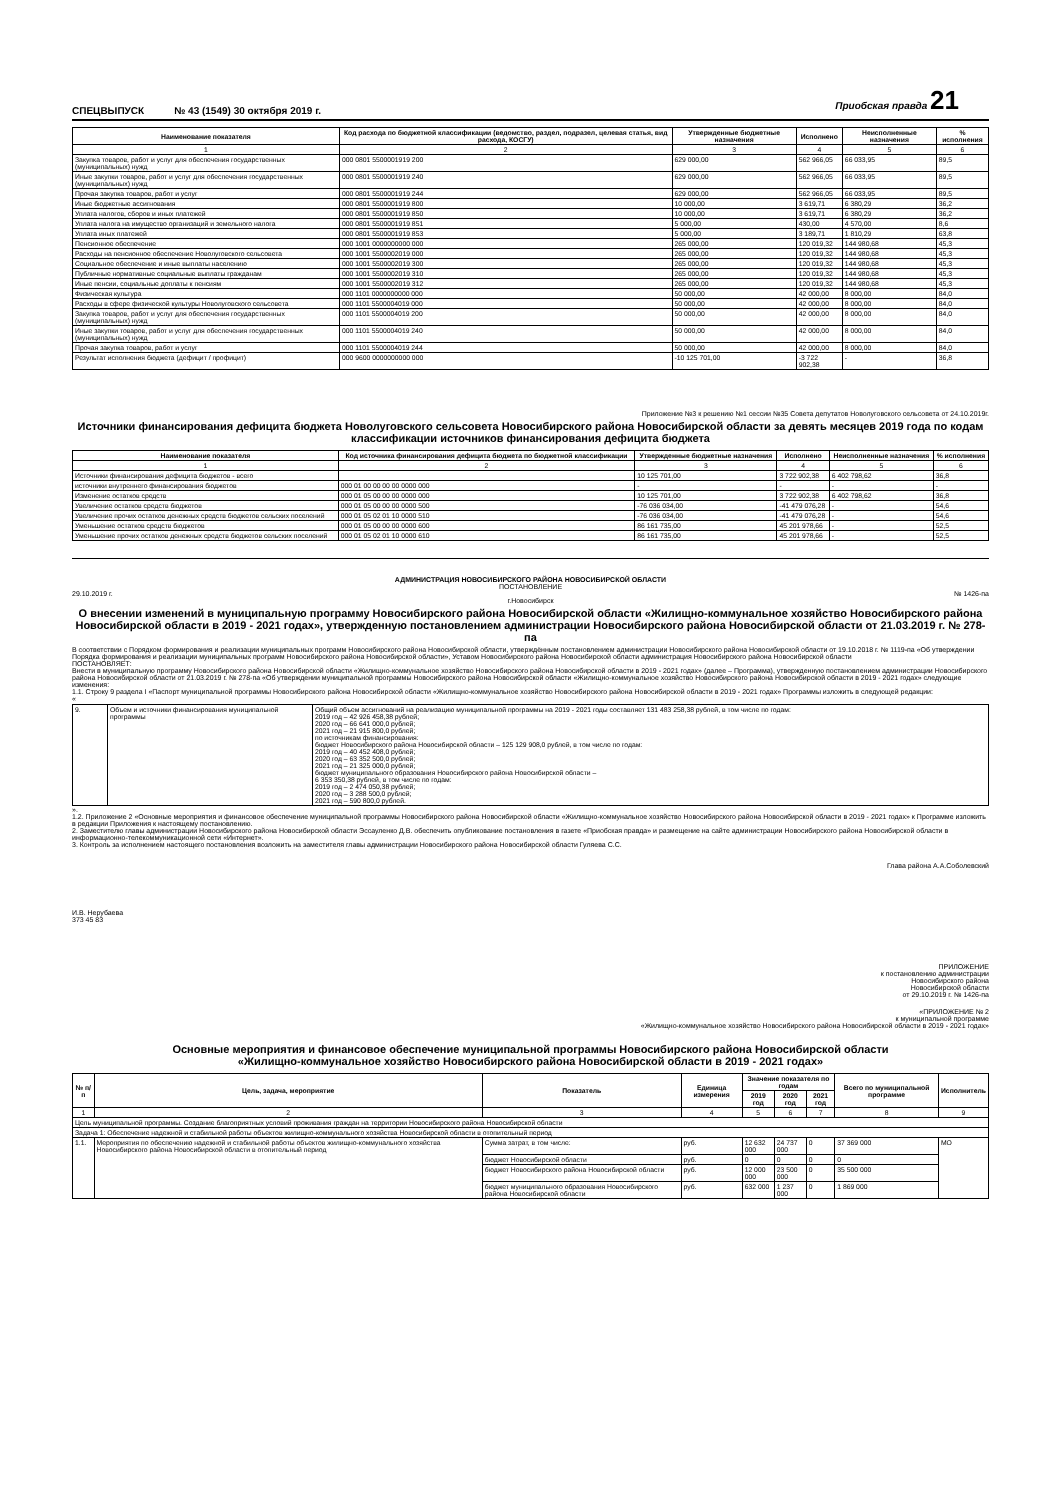СПЕЦВЫПУСК № 43 (1549) 30 октября 2019 г.
Приобская правда 21
| Наименование показателя | Код расхода по бюджетной классификации (ведомство, раздел, подразел, целевая статья, вид расхода, КОСГУ) | Утвержденные бюджетные назначения | Исполнено | Неисполненные назначения | % исполнения |
| --- | --- | --- | --- | --- | --- |
| 1 | 2 | 3 | 4 | 5 | 6 |
| Закупка товаров, работ и услуг для обеспечения государственных (муниципальных) нужд | 000 0801 5500001919 200 | 629 000,00 | 562 966,05 | 66 033,95 | 89,5 |
| Иные закупки товаров, работ и услуг для обеспечения государственных (муниципальных) нужд | 000 0801 5500001919 240 | 629 000,00 | 562 966,05 | 66 033,95 | 89,5 |
| Прочая закупка товаров, работ и услуг | 000 0801 5500001919 244 | 629 000,00 | 562 966,05 | 66 033,95 | 89,5 |
| Иные бюджетные ассигнования | 000 0801 5500001919 800 | 10 000,00 | 3 619,71 | 6 380,29 | 36,2 |
| Уплата налогов, сборов и иных платежей | 000 0801 5500001919 850 | 10 000,00 | 3 619,71 | 6 380,29 | 36,2 |
| Уплата налога на имущество организаций и земельного налога | 000 0801 5500001919 851 | 5 000,00 | 430,00 | 4 570,00 | 8,6 |
| Уплата иных платежей | 000 0801 5500001919 853 | 5 000,00 | 3 189,71 | 1 810,29 | 63,8 |
| Пенсионное обеспечение | 000 1001 0000000000 000 | 265 000,00 | 120 019,32 | 144 980,68 | 45,3 |
| Расходы на пенсионное обеспечение Новолуговского сельсовета | 000 1001 5500002019 000 | 265 000,00 | 120 019,32 | 144 980,68 | 45,3 |
| Социальное обеспечение и иные выплаты населению | 000 1001 5500002019 300 | 265 000,00 | 120 019,32 | 144 980,68 | 45,3 |
| Публичные нормативные социальные выплаты гражданам | 000 1001 5500002019 310 | 265 000,00 | 120 019,32 | 144 980,68 | 45,3 |
| Иные пенсии, социальные доплаты к пенсиям | 000 1001 5500002019 312 | 265 000,00 | 120 019,32 | 144 980,68 | 45,3 |
| Физическая культура | 000 1101 0000000000 000 | 50 000,00 | 42 000,00 | 8 000,00 | 84,0 |
| Расходы в сфере физической культуры Новолуговского сельсовета | 000 1101 5500004019 000 | 50 000,00 | 42 000,00 | 8 000,00 | 84,0 |
| Закупка товаров, работ и услуг для обеспечения государственных (муниципальных) нужд | 000 1101 5500004019 200 | 50 000,00 | 42 000,00 | 8 000,00 | 84,0 |
| Иные закупки товаров, работ и услуг для обеспечения государственных (муниципальных) нужд | 000 1101 5500004019 240 | 50 000,00 | 42 000,00 | 8 000,00 | 84,0 |
| Прочая закупка товаров, работ и услуг | 000 1101 5500004019 244 | 50 000,00 | 42 000,00 | 8 000,00 | 84,0 |
| Результат исполнения бюджета (дефицит / профицит) | 000 9600 0000000000 000 | -10 125 701,00 | -3 722 902,38 | - | 36,8 |
Приложение №3 к решению №1 сессии №35 Совета депутатов Новолуговского сельсовета от 24.10.2019г.
Источники финансирования дефицита бюджета Новолуговского сельсовета Новосибирского района Новосибирской области за девять месяцев 2019 года по кодам классификации источников финансирования дефицита бюджета
| Наименование показателя | Код источника финансирования дефицита бюджета по бюджетной классификации | Утвержденные бюджетные назначения | Исполнено | Неисполненные назначения | % исполнения |
| --- | --- | --- | --- | --- | --- |
| 1 | 2 | 3 | 4 | 5 | 6 |
| Источники финансирования дефицита бюджетов - всего | | 10 125 701,00 | 3 722 902,38 | 6 402 798,62 | 36,8 |
| источники внутреннего финансирования бюджетов | 000 01 00 00 00 00 0000 000 | - | - | - | - |
| Изменение остатков средств | 000 01 05 00 00 00 0000 000 | 10 125 701,00 | 3 722 902,38 | 6 402 798,62 | 36,8 |
| Увеличение остатков средств бюджетов | 000 01 05 00 00 00 0000 500 | -76 036 034,00 | -41 479 076,28 | - | 54,6 |
| Увеличение прочих остатков денежных средств бюджетов сельских поселений | 000 01 05 02 01 10 0000 510 | -76 036 034,00 | -41 479 076,28 | - | 54,6 |
| Уменьшение остатков средств бюджетов | 000 01 05 00 00 00 0000 600 | 86 161 735,00 | 45 201 978,66 | - | 52,5 |
| Уменьшение прочих остатков денежных средств бюджетов сельских поселений | 000 01 05 02 01 10 0000 610 | 86 161 735,00 | 45 201 978,66 | - | 52,5 |
АДМИНИСТРАЦИЯ НОВОСИБИРСКОГО РАЙОНА НОВОСИБИРСКОЙ ОБЛАСТИ
ПОСТАНОВЛЕНИЕ
29.10.2019 г. № 1426-па
г.Новосибирск
О внесении изменений в муниципальную программу Новосибирского района Новосибирской области «Жилищно-коммунальное хозяйство Новосибирского района Новосибирской области в 2019 - 2021 годах», утвержденную постановлением администрации Новосибирского района Новосибирской области от 21.03.2019 г. № 278-па
В соответствии с Порядком формирования и реализации муниципальных программ Новосибирского района Новосибирской области, утверждённым постановлением администрации Новосибирского района Новосибирской области от 19.10.2018 г. № 1119-па «Об утверждении Порядка формирования и реализации муниципальных программ Новосибирского района Новосибирской области», Уставом Новосибирского района Новосибирской области администрация Новосибирского района Новосибирской области
ПОСТАНОВЛЯЕТ:
Внести в муниципальную программу Новосибирского района Новосибирской области «Жилищно-коммунальное хозяйство Новосибирского района Новосибирской области в 2019 - 2021 годах» (далее – Программа), утвержденную постановлением администрации Новосибирского района Новосибирской области от 21.03.2019 г. № 278-па «Об утверждении муниципальной программы Новосибирского района Новосибирской области «Жилищно-коммунальное хозяйство Новосибирского района Новосибирской области в 2019 - 2021 годах» следующие изменения:
1.1. Строку 9 раздела I «Паспорт муниципальной программы Новосибирского района Новосибирской области «Жилищно-коммунальное хозяйство Новосибирского района Новосибирской области в 2019 - 2021 годах» Программы изложить в следующей редакции:
«
| 9. | Объем и источники финансирования муниципальной программы | Общий объем ассигнований на реализацию муниципальной программы на 2019 - 2021 годы составляет 131 483 258,38 рублей, в том числе по годам: 2019 год – 42 926 458,38 рублей; 2020 год – 66 641 000,0 рублей; 2021 год – 21 915 800,0 рублей; по источникам финансирования: бюджет Новосибирского района Новосибирской области – 125 129 908,0 рублей, в том числе по годам: 2019 год – 40 452 408,0 рублей; 2020 год – 63 352 500,0 рублей; 2021 год – 21 325 000,0 рублей; бюджет муниципального образования Новосибирского района Новосибирской области – 6 353 350,38 рублей, в том числе по годам: 2019 год – 2 474 050,38 рублей; 2020 год – 3 288 500,0 рублей; 2021 год – 590 800,0 рублей. |
».
1.2. Приложение 2 «Основные мероприятия и финансовое обеспечение муниципальной программы Новосибирского района Новосибирской области «Жилищно-коммунальное хозяйство Новосибирского района Новосибирской области в 2019 - 2021 годах» к Программе изложить в редакции Приложения к настоящему постановлению.
2. Заместителю главы администрации Новосибирского района Новосибирской области Эссауленко Д.В. обеспечить опубликование постановления в газете «Приобская правда» и размещение на сайте администрации Новосибирского района Новосибирской области в информационно-телекоммуникационной сети «Интернет».
3. Контроль за исполнением настоящего постановления возложить на заместителя главы администрации Новосибирского района Новосибирской области Гуляева С.С.
Глава района А.А.Соболевский
И.В. Нерубаева
373 45 83
ПРИЛОЖЕНИЕ
к постановлению администрации
Новосибирского района
Новосибирской области
от 29.10.2019 г. № 1426-па
«ПРИЛОЖЕНИЕ № 2
к муниципальной программе
«Жилищно-коммунальное хозяйство Новосибирского района Новосибирской области в 2019 - 2021 годах»
Основные мероприятия и финансовое обеспечение муниципальной программы Новосибирского района Новосибирской области
«Жилищно-коммунальное хозяйство Новосибирского района Новосибирской области в 2019 - 2021 годах»
| № п/п | Цель, задача, мероприятие | Показатель | Единица измерения | Значение показателя по годам | | | Всего по муниципальной программе | Исполнитель |
| --- | --- | --- | --- | --- | --- | --- | --- | --- |
| | | | | 2019 год | 2020 год | 2021 год | | |
| 1 | 2 | 3 | 4 | 5 | 6 | 7 | 8 | 9 |
| Цель муниципальной программы. Создание благоприятных условий проживания граждан на территории Новосибирского района Новосибирской области | | | | | | | | |
| Задача 1: Обеспечение надежной и стабильной работы объектов жилищно-коммунального хозяйства Новосибирской области в отопительный период | | | | | | | | |
| 1.1. | Мероприятия по обеспечению надежной и стабильной работы объектов жилищно-коммунального хозяйства Новосибирского района Новосибирской области в отопительный период | Сумма затрат, в том числе: | руб. | 12 632 000 | 24 737 000 | 0 | 37 369 000 | МО |
| | | бюджет Новосибирской области | руб. | 0 | 0 | 0 | 0 | |
| | | бюджет Новосибирского района Новосибирской области | руб. | 12 000 000 | 23 500 000 | 0 | 35 500 000 | |
| | | бюджет муниципального образования Новосибирского района Новосибирской области | руб. | 632 000 | 1 237 000 | 0 | 1 869 000 | |